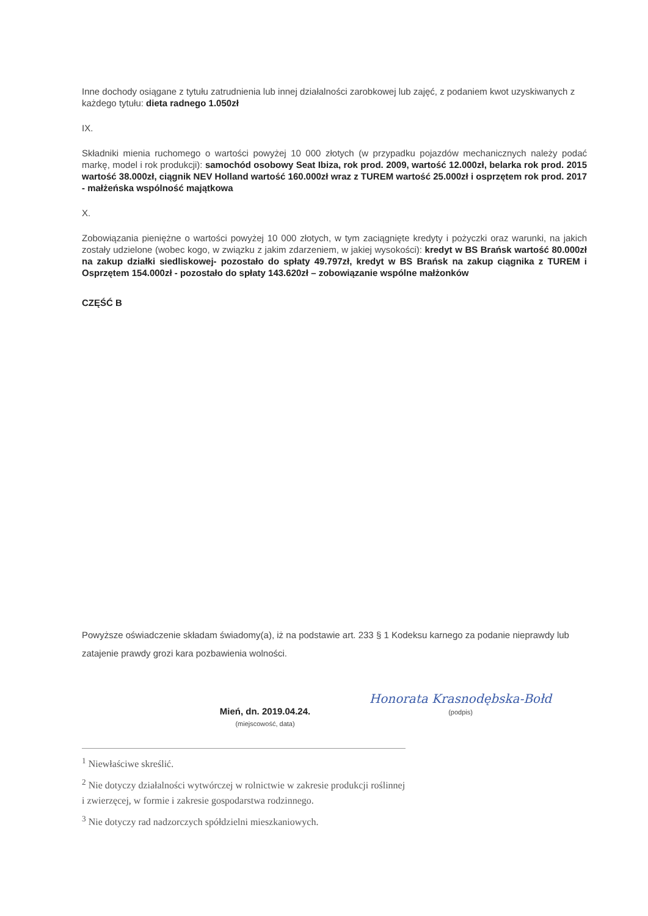Inne dochody osiągane z tytułu zatrudnienia lub innej działalności zarobkowej lub zajęć, z podaniem kwot uzyskiwanych z każdego tytułu: dieta radnego 1.050zł
IX.
Składniki mienia ruchomego o wartości powyżej 10 000 złotych (w przypadku pojazdów mechanicznych należy podać markę, model i rok produkcji): samochód osobowy Seat Ibiza, rok prod. 2009, wartość 12.000zł, belarka rok prod. 2015 wartość 38.000zł, ciągnik NEV Holland wartość 160.000zł wraz z TUREM wartość 25.000zł i osprzętem rok prod. 2017 - małżeńska wspólność majątkowa
X.
Zobowiązania pieniężne o wartości powyżej 10 000 złotych, w tym zaciągnięte kredyty i pożyczki oraz warunki, na jakich zostały udzielone (wobec kogo, w związku z jakim zdarzeniem, w jakiej wysokości): kredyt w BS Brańsk wartość 80.000zł na zakup działki siedliskowej- pozostało do spłaty 49.797zł, kredyt w BS Brańsk na zakup ciągnika z TUREM i Osprzętem 154.000zł - pozostało do spłaty 143.620zł – zobowiązanie wspólne małżonków
CZĘŚĆ B
Powyższe oświadczenie składam świadomy(a), iż na podstawie art. 233 § 1 Kodeksu karnego za podanie nieprawdy lub zatajenie prawdy grozi kara pozbawienia wolności.
Mień, dn. 2019.04.24.
(miejscowość, data)
Honorata Krasnodębska-Bołd
(podpis)
<sup>1</sup> Niewłaściwe skreślić.
<sup>2</sup> Nie dotyczy działalności wytwórczej w rolnictwie w zakresie produkcji roślinnej i zwierzęcej, w formie i zakresie gospodarstwa rodzinnego.
<sup>3</sup> Nie dotyczy rad nadzorczych spółdzielni mieszkaniowych.